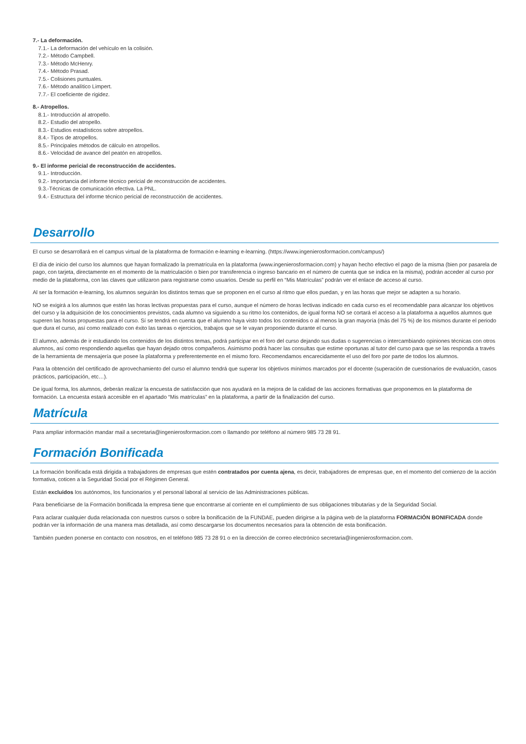7.- La deformación.
7.1.- La deformación del vehículo en la colisión.
7.2.- Método Campbell.
7.3.- Método McHenry.
7.4.- Método Prasad.
7.5.- Colisiones puntuales.
7.6.- Método analítico Limpert.
7.7.- El coeficiente de rigidez.
8.- Atropellos.
8.1.- Introducción al atropello.
8.2.- Estudio del atropello.
8.3.- Estudios estadísticos sobre atropellos.
8.4.- Tipos de atropellos.
8.5.- Principales métodos de cálculo en atropellos.
8.6.- Velocidad de avance del peatón en atropellos.
9.- El informe pericial de reconstrucción de accidentes.
9.1.- Introducción.
9.2.- Importancia del informe técnico pericial de reconstrucción de accidentes.
9.3.-Técnicas de comunicación efectiva. La PNL.
9.4.- Estructura del informe técnico pericial de reconstrucción de accidentes.
Desarrollo
El curso se desarrollará en el campus virtual de la plataforma de formación e-learning e-learning. (https://www.ingenierosformacion.com/campus/)
El día de inicio del curso los alumnos que hayan formalizado la prematrícula en la plataforma (www.ingenierosformacion.com) y hayan hecho efectivo el pago de la misma (bien por pasarela de pago, con tarjeta, directamente en el momento de la matriculación o bien por transferencia o ingreso bancario en el número de cuenta que se indica en la misma), podrán acceder al curso por medio de la plataforma, con las claves que utilizaron para registrarse como usuarios. Desde su perfil en “Mis Matrículas” podrán ver el enlace de acceso al curso.
Al ser la formación e-learning, los alumnos seguirán los distintos temas que se proponen en el curso al ritmo que ellos puedan, y en las horas que mejor se adapten a su horario.
NO se exigirá a los alumnos que estén las horas lectivas propuestas para el curso, aunque el número de horas lectivas indicado en cada curso es el recomendable para alcanzar los objetivos del curso y la adquisición de los conocimientos previstos, cada alumno va siguiendo a su ritmo los contenidos, de igual forma NO se cortará el acceso a la plataforma a aquellos alumnos que superen las horas propuestas para el curso. Sí se tendrá en cuenta que el alumno haya visto todos los contenidos o al menos la gran mayoría (más del 75 %) de los mismos durante el periodo que dura el curso, así como realizado con éxito las tareas o ejercicios, trabajos que se le vayan proponiendo durante el curso.
El alumno, además de ir estudiando los contenidos de los distintos temas, podrá participar en el foro del curso dejando sus dudas o sugerencias o intercambiando opiniones técnicas con otros alumnos, así como respondiendo aquellas que hayan dejado otros compañeros. Asimismo podrá hacer las consultas que estime oportunas al tutor del curso para que se las responda a través de la herramienta de mensajería que posee la plataforma y preferentemente en el mismo foro. Recomendamos encarecidamente el uso del foro por parte de todos los alumnos.
Para la obtención del certificado de aprovechamiento del curso el alumno tendrá que superar los objetivos mínimos marcados por el docente (superación de cuestionarios de evaluación, casos prácticos, participación, etc…).
De igual forma, los alumnos, deberán realizar la encuesta de satisfacción que nos ayudará en la mejora de la calidad de las acciones formativas que proponemos en la plataforma de formación. La encuesta estará accesible en el apartado “Mis matrículas” en la plataforma, a partir de la finalización del curso.
Matrícula
Para ampliar información mandar mail a secretaria@ingenierosformacion.com o llamando por teléfono al número 985 73 28 91.
Formación Bonificada
La formación bonificada está dirigida a trabajadores de empresas que estén contratados por cuenta ajena, es decir, trabajadores de empresas que, en el momento del comienzo de la acción formativa, coticen a la Seguridad Social por el Régimen General.
Están excluidos los autónomos, los funcionarios y el personal laboral al servicio de las Administraciones públicas.
Para beneficiarse de la Formación bonificada la empresa tiene que encontrarse al corriente en el cumplimiento de sus obligaciones tributarias y de la Seguridad Social.
Para aclarar cualquier duda relacionada con nuestros cursos o sobre la bonificación de la FUNDAE, pueden dirigirse a la página web de la plataforma FORMACIÓN BONIFICADA donde podrán ver la información de una manera mas detallada, así como descargarse los documentos necesarios para la obtención de esta bonificación.
También pueden ponerse en contacto con nosotros, en el teléfono 985 73 28 91 o en la dirección de correo electrónico secretaria@ingenierosformacion.com.